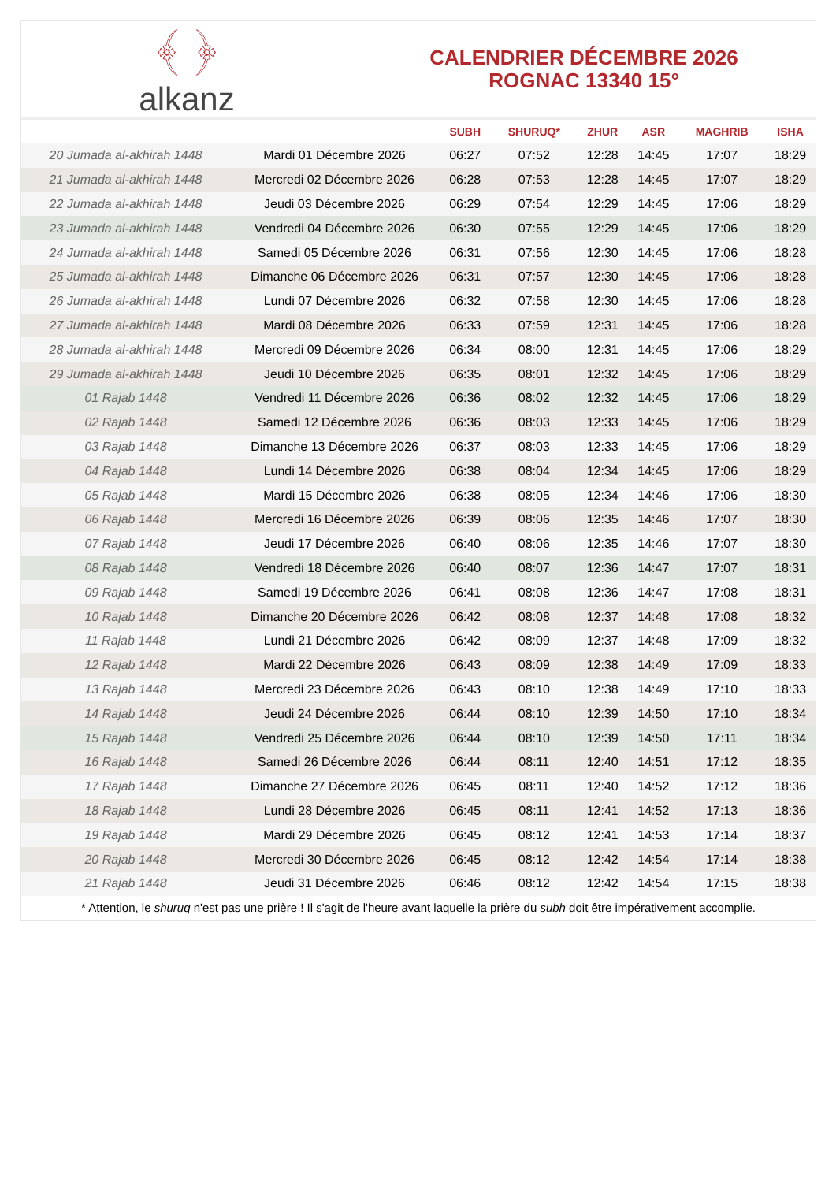﴾ ﴿
alkanz
CALENDRIER DÉCEMBRE 2026
ROGNAC 13340 15°
| | | SUBH | SHURUQ* | ZHUR | ASR | MAGHRIB | ISHA |
| --- | --- | --- | --- | --- | --- | --- | --- |
| 20 Jumada al-akhirah 1448 | Mardi 01 Décembre 2026 | 06:27 | 07:52 | 12:28 | 14:45 | 17:07 | 18:29 |
| 21 Jumada al-akhirah 1448 | Mercredi 02 Décembre 2026 | 06:28 | 07:53 | 12:28 | 14:45 | 17:07 | 18:29 |
| 22 Jumada al-akhirah 1448 | Jeudi 03 Décembre 2026 | 06:29 | 07:54 | 12:29 | 14:45 | 17:06 | 18:29 |
| 23 Jumada al-akhirah 1448 | Vendredi 04 Décembre 2026 | 06:30 | 07:55 | 12:29 | 14:45 | 17:06 | 18:29 |
| 24 Jumada al-akhirah 1448 | Samedi 05 Décembre 2026 | 06:31 | 07:56 | 12:30 | 14:45 | 17:06 | 18:28 |
| 25 Jumada al-akhirah 1448 | Dimanche 06 Décembre 2026 | 06:31 | 07:57 | 12:30 | 14:45 | 17:06 | 18:28 |
| 26 Jumada al-akhirah 1448 | Lundi 07 Décembre 2026 | 06:32 | 07:58 | 12:30 | 14:45 | 17:06 | 18:28 |
| 27 Jumada al-akhirah 1448 | Mardi 08 Décembre 2026 | 06:33 | 07:59 | 12:31 | 14:45 | 17:06 | 18:28 |
| 28 Jumada al-akhirah 1448 | Mercredi 09 Décembre 2026 | 06:34 | 08:00 | 12:31 | 14:45 | 17:06 | 18:29 |
| 29 Jumada al-akhirah 1448 | Jeudi 10 Décembre 2026 | 06:35 | 08:01 | 12:32 | 14:45 | 17:06 | 18:29 |
| 01 Rajab 1448 | Vendredi 11 Décembre 2026 | 06:36 | 08:02 | 12:32 | 14:45 | 17:06 | 18:29 |
| 02 Rajab 1448 | Samedi 12 Décembre 2026 | 06:36 | 08:03 | 12:33 | 14:45 | 17:06 | 18:29 |
| 03 Rajab 1448 | Dimanche 13 Décembre 2026 | 06:37 | 08:03 | 12:33 | 14:45 | 17:06 | 18:29 |
| 04 Rajab 1448 | Lundi 14 Décembre 2026 | 06:38 | 08:04 | 12:34 | 14:45 | 17:06 | 18:29 |
| 05 Rajab 1448 | Mardi 15 Décembre 2026 | 06:38 | 08:05 | 12:34 | 14:46 | 17:06 | 18:30 |
| 06 Rajab 1448 | Mercredi 16 Décembre 2026 | 06:39 | 08:06 | 12:35 | 14:46 | 17:07 | 18:30 |
| 07 Rajab 1448 | Jeudi 17 Décembre 2026 | 06:40 | 08:06 | 12:35 | 14:46 | 17:07 | 18:30 |
| 08 Rajab 1448 | Vendredi 18 Décembre 2026 | 06:40 | 08:07 | 12:36 | 14:47 | 17:07 | 18:31 |
| 09 Rajab 1448 | Samedi 19 Décembre 2026 | 06:41 | 08:08 | 12:36 | 14:47 | 17:08 | 18:31 |
| 10 Rajab 1448 | Dimanche 20 Décembre 2026 | 06:42 | 08:08 | 12:37 | 14:48 | 17:08 | 18:32 |
| 11 Rajab 1448 | Lundi 21 Décembre 2026 | 06:42 | 08:09 | 12:37 | 14:48 | 17:09 | 18:32 |
| 12 Rajab 1448 | Mardi 22 Décembre 2026 | 06:43 | 08:09 | 12:38 | 14:49 | 17:09 | 18:33 |
| 13 Rajab 1448 | Mercredi 23 Décembre 2026 | 06:43 | 08:10 | 12:38 | 14:49 | 17:10 | 18:33 |
| 14 Rajab 1448 | Jeudi 24 Décembre 2026 | 06:44 | 08:10 | 12:39 | 14:50 | 17:10 | 18:34 |
| 15 Rajab 1448 | Vendredi 25 Décembre 2026 | 06:44 | 08:10 | 12:39 | 14:50 | 17:11 | 18:34 |
| 16 Rajab 1448 | Samedi 26 Décembre 2026 | 06:44 | 08:11 | 12:40 | 14:51 | 17:12 | 18:35 |
| 17 Rajab 1448 | Dimanche 27 Décembre 2026 | 06:45 | 08:11 | 12:40 | 14:52 | 17:12 | 18:36 |
| 18 Rajab 1448 | Lundi 28 Décembre 2026 | 06:45 | 08:11 | 12:41 | 14:52 | 17:13 | 18:36 |
| 19 Rajab 1448 | Mardi 29 Décembre 2026 | 06:45 | 08:12 | 12:41 | 14:53 | 17:14 | 18:37 |
| 20 Rajab 1448 | Mercredi 30 Décembre 2026 | 06:45 | 08:12 | 12:42 | 14:54 | 17:14 | 18:38 |
| 21 Rajab 1448 | Jeudi 31 Décembre 2026 | 06:46 | 08:12 | 12:42 | 14:54 | 17:15 | 18:38 |
* Attention, le shuruq n'est pas une prière ! Il s'agit de l'heure avant laquelle la prière du subh doit être impérativement accomplie.